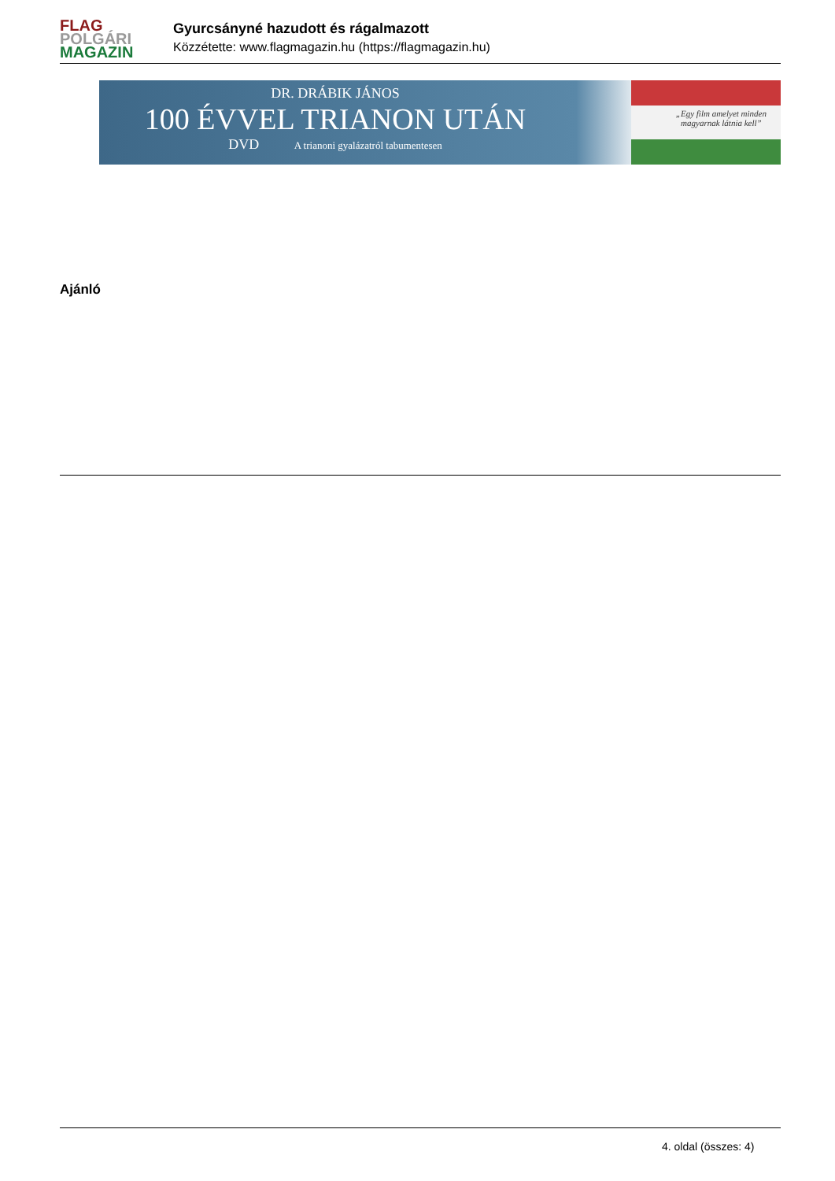FLAG
POLGÁRI
MAGAZIN
Gyurcsányné hazudott és rágalmazott
Közzétette: www.flagmagazin.hu (https://flagmagazin.hu)
DR. DRÁBIK JÁNOS
100 ÉVVEL TRIANON UTÁN
DVD A trianoni gyalázatról tabumentesen
„Egy film amelyet minden
magyarnak látnia kell”
Ajánló
4. oldal (összes: 4)